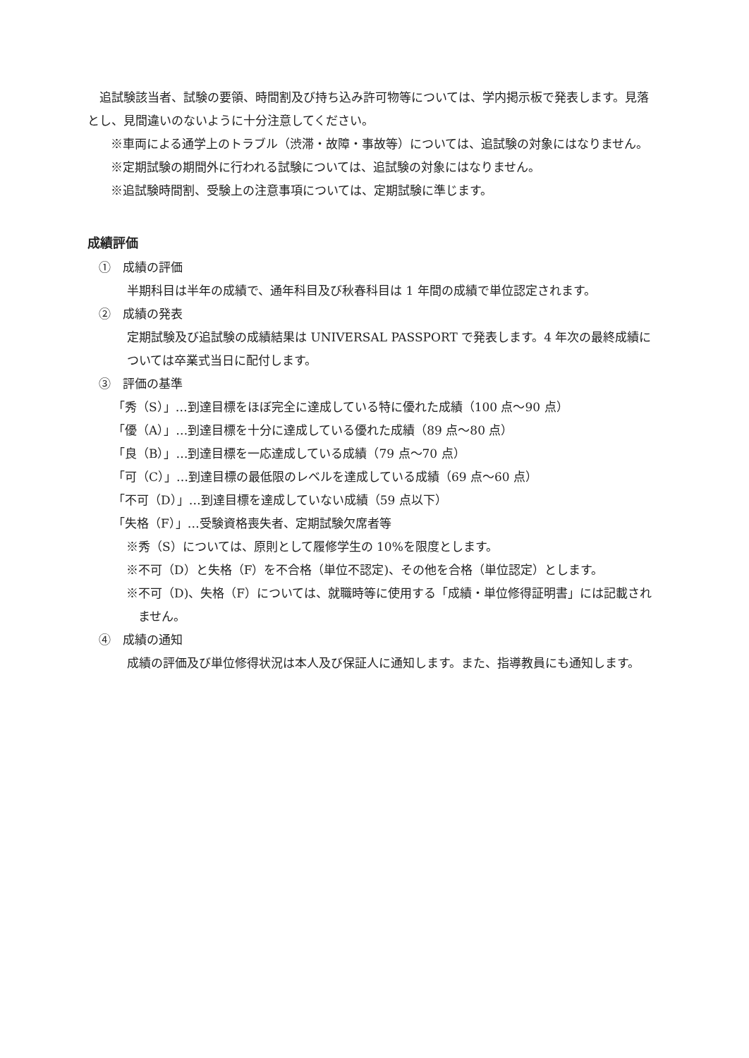追試験該当者、試験の要領、時間割及び持ち込み許可物等については、学内掲示板で発表します。見落とし、見間違いのないように十分注意してください。
※車両による通学上のトラブル（渋滞・故障・事故等）については、追試験の対象にはなりません。
※定期試験の期間外に行われる試験については、追試験の対象にはなりません。
※追試験時間割、受験上の注意事項については、定期試験に準じます。
成績評価
①　成績の評価
半期科目は半年の成績で、通年科目及び秋春科目は 1 年間の成績で単位認定されます。
②　成績の発表
定期試験及び追試験の成績結果は UNIVERSAL PASSPORT で発表します。4 年次の最終成績については卒業式当日に配付します。
③　評価の基準
「秀（S）」…到達目標をほぼ完全に達成している特に優れた成績（100 点〜90 点）
「優（A）」…到達目標を十分に達成している優れた成績（89 点〜80 点）
「良（B）」…到達目標を一応達成している成績（79 点〜70 点）
「可（C）」…到達目標の最低限のレベルを達成している成績（69 点〜60 点）
「不可（D）」…到達目標を達成していない成績（59 点以下）
「失格（F）」…受験資格喪失者、定期試験欠席者等
※秀（S）については、原則として履修学生の 10%を限度とします。
※不可（D）と失格（F）を不合格（単位不認定)、その他を合格（単位認定）とします。
※不可（D)、失格（F）については、就職時等に使用する「成績・単位修得証明書」には記載されません。
④　成績の通知
成績の評価及び単位修得状況は本人及び保証人に通知します。また、指導教員にも通知します。